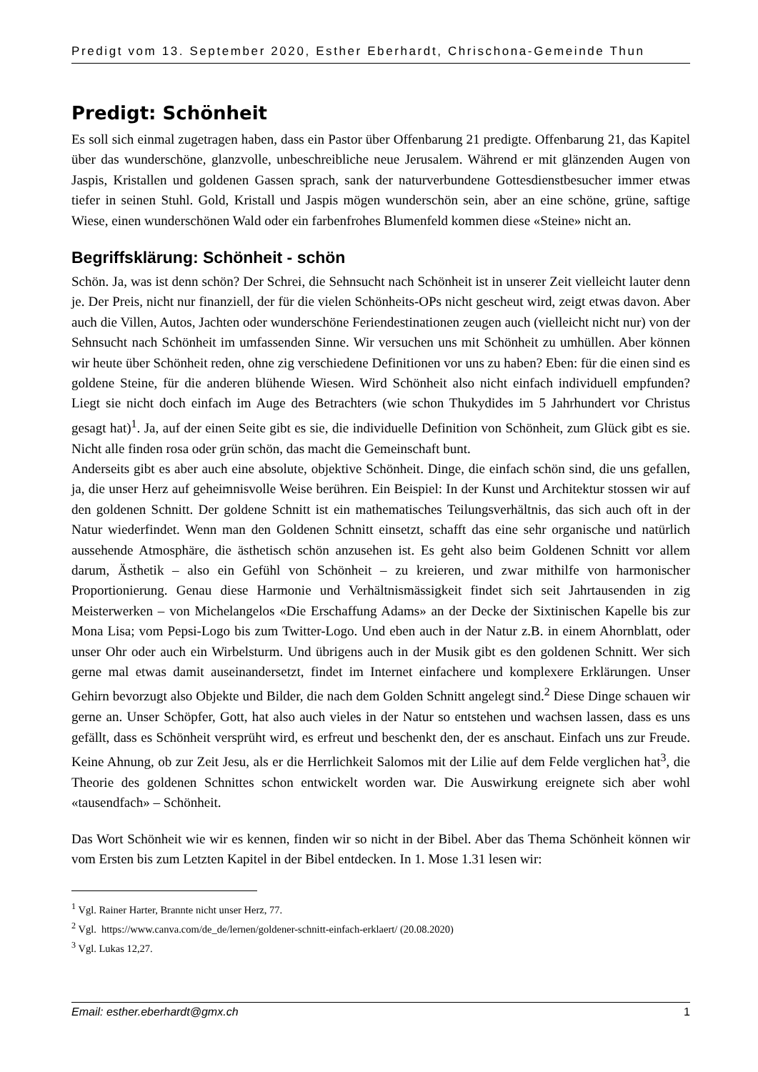Predigt vom 13. September 2020, Esther Eberhardt, Chrischona-Gemeinde Thun
Predigt: Schönheit
Es soll sich einmal zugetragen haben, dass ein Pastor über Offenbarung 21 predigte. Offenbarung 21, das Kapitel über das wunderschöne, glanzvolle, unbeschreibliche neue Jerusalem. Während er mit glänzenden Augen von Jaspis, Kristallen und goldenen Gassen sprach, sank der naturverbundene Gottesdienstbesucher immer etwas tiefer in seinen Stuhl. Gold, Kristall und Jaspis mögen wunderschön sein, aber an eine schöne, grüne, saftige Wiese, einen wunderschönen Wald oder ein farbenfrohes Blumenfeld kommen diese «Steine» nicht an.
Begriffsklärung: Schönheit - schön
Schön. Ja, was ist denn schön? Der Schrei, die Sehnsucht nach Schönheit ist in unserer Zeit vielleicht lauter denn je. Der Preis, nicht nur finanziell, der für die vielen Schönheits-OPs nicht gescheut wird, zeigt etwas davon. Aber auch die Villen, Autos, Jachten oder wunderschöne Feriendestinationen zeugen auch (vielleicht nicht nur) von der Sehnsucht nach Schönheit im umfassenden Sinne. Wir versuchen uns mit Schönheit zu umhüllen. Aber können wir heute über Schönheit reden, ohne zig verschiedene Definitionen vor uns zu haben? Eben: für die einen sind es goldene Steine, für die anderen blühende Wiesen. Wird Schönheit also nicht einfach individuell empfunden? Liegt sie nicht doch einfach im Auge des Betrachters (wie schon Thukydides im 5 Jahrhundert vor Christus gesagt hat)<sup>1</sup>. Ja, auf der einen Seite gibt es sie, die individuelle Definition von Schönheit, zum Glück gibt es sie. Nicht alle finden rosa oder grün schön, das macht die Gemeinschaft bunt.
Anderseits gibt es aber auch eine absolute, objektive Schönheit. Dinge, die einfach schön sind, die uns gefallen, ja, die unser Herz auf geheimnisvolle Weise berühren. Ein Beispiel: In der Kunst und Architektur stossen wir auf den goldenen Schnitt. Der goldene Schnitt ist ein mathematisches Teilungsverhältnis, das sich auch oft in der Natur wiederfindet. Wenn man den Goldenen Schnitt einsetzt, schafft das eine sehr organische und natürlich aussehende Atmosphäre, die ästhetisch schön anzusehen ist. Es geht also beim Goldenen Schnitt vor allem darum, Ästhetik – also ein Gefühl von Schönheit – zu kreieren, und zwar mithilfe von harmonischer Proportionierung. Genau diese Harmonie und Verhältnismässigkeit findet sich seit Jahrtausenden in zig Meisterwerken – von Michelangelos «Die Erschaffung Adams» an der Decke der Sixtinischen Kapelle bis zur Mona Lisa; vom Pepsi-Logo bis zum Twitter-Logo. Und eben auch in der Natur z.B. in einem Ahornblatt, oder unser Ohr oder auch ein Wirbelsturm. Und übrigens auch in der Musik gibt es den goldenen Schnitt. Wer sich gerne mal etwas damit auseinandersetzt, findet im Internet einfachere und komplexere Erklärungen. Unser Gehirn bevorzugt also Objekte und Bilder, die nach dem Golden Schnitt angelegt sind.<sup>2</sup> Diese Dinge schauen wir gerne an. Unser Schöpfer, Gott, hat also auch vieles in der Natur so entstehen und wachsen lassen, dass es uns gefällt, dass es Schönheit versprüht wird, es erfreut und beschenkt den, der es anschaut. Einfach uns zur Freude. Keine Ahnung, ob zur Zeit Jesu, als er die Herrlichkeit Salomos mit der Lilie auf dem Felde verglichen hat<sup>3</sup>, die Theorie des goldenen Schnittes schon entwickelt worden war. Die Auswirkung ereignete sich aber wohl «tausendfach» – Schönheit.
Das Wort Schönheit wie wir es kennen, finden wir so nicht in der Bibel. Aber das Thema Schönheit können wir vom Ersten bis zum Letzten Kapitel in der Bibel entdecken. In 1. Mose 1.31 lesen wir:
<sup>1</sup> Vgl. Rainer Harter, Brannte nicht unser Herz, 77.
<sup>2</sup> Vgl. https://www.canva.com/de_de/lernen/goldener-schnitt-einfach-erklaert/ (20.08.2020)
<sup>3</sup> Vgl. Lukas 12,27.
Email: esther.eberhardt@gmx.ch 1